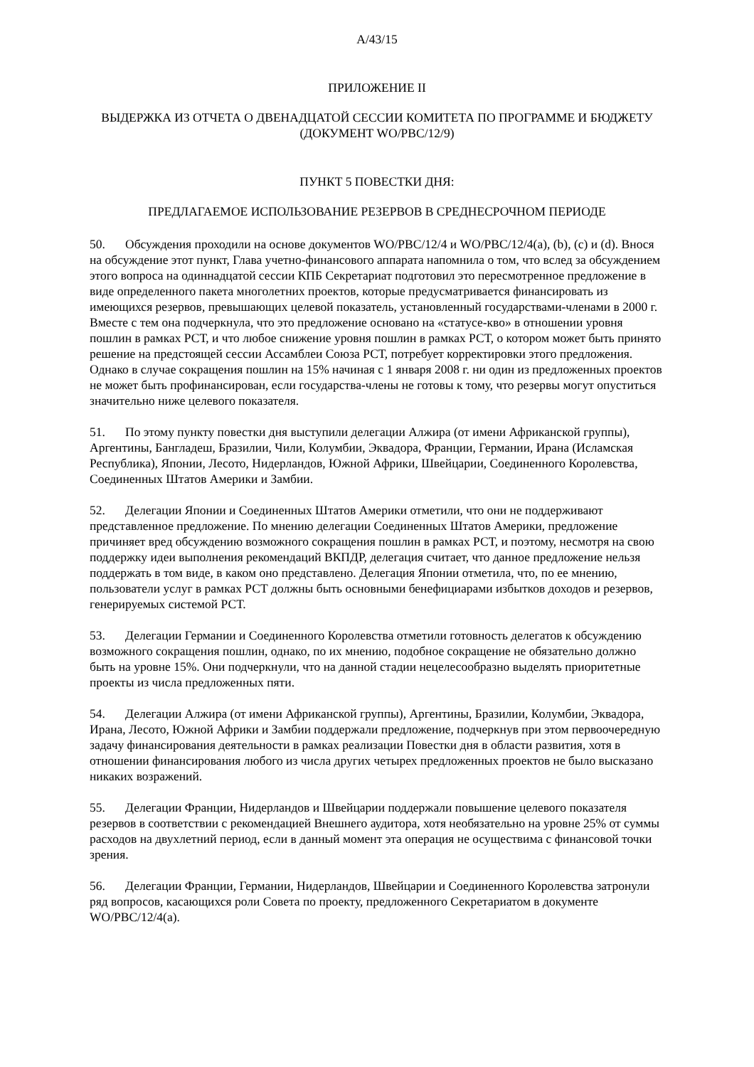A/43/15
ПРИЛОЖЕНИЕ II
ВЫДЕРЖКА ИЗ ОТЧЕТА О ДВЕНАДЦАТОЙ СЕССИИ КОМИТЕТА ПО ПРОГРАММЕ И БЮДЖЕТУ (ДОКУМЕНТ WO/PBC/12/9)
ПУНКТ 5 ПОВЕСТКИ ДНЯ:
ПРЕДЛАГАЕМОЕ ИСПОЛЬЗОВАНИЕ РЕЗЕРВОВ В СРЕДНЕСРОЧНОМ ПЕРИОДЕ
50. Обсуждения проходили на основе документов WO/PBC/12/4 и WO/PBC/12/4(a), (b), (c) и (d). Внося на обсуждение этот пункт, Глава учетно-финансового аппарата напомнила о том, что вслед за обсуждением этого вопроса на одиннадцатой сессии КПБ Секретариат подготовил это пересмотренное предложение в виде определенного пакета многолетних проектов, которые предусматривается финансировать из имеющихся резервов, превышающих целевой показатель, установленный государствами-членами в 2000 г. Вместе с тем она подчеркнула, что это предложение основано на «статусе-кво» в отношении уровня пошлин в рамках РСТ, и что любое снижение уровня пошлин в рамках РСТ, о котором может быть принято решение на предстоящей сессии Ассамблеи Союза РСТ, потребует корректировки этого предложения. Однако в случае сокращения пошлин на 15% начиная с 1 января 2008 г. ни один из предложенных проектов не может быть профинансирован, если государства-члены не готовы к тому, что резервы могут опуститься значительно ниже целевого показателя.
51. По этому пункту повестки дня выступили делегации Алжира (от имени Африканской группы), Аргентины, Бангладеш, Бразилии, Чили, Колумбии, Эквадора, Франции, Германии, Ирана (Исламская Республика), Японии, Лесото, Нидерландов, Южной Африки, Швейцарии, Соединенного Королевства, Соединенных Штатов Америки и Замбии.
52. Делегации Японии и Соединенных Штатов Америки отметили, что они не поддерживают представленное предложение. По мнению делегации Соединенных Штатов Америки, предложение причиняет вред обсуждению возможного сокращения пошлин в рамках РСТ, и поэтому, несмотря на свою поддержку идеи выполнения рекомендаций ВКПДР, делегация считает, что данное предложение нельзя поддержать в том виде, в каком оно представлено. Делегация Японии отметила, что, по ее мнению, пользователи услуг в рамках РСТ должны быть основными бенефициарами избытков доходов и резервов, генерируемых системой РСТ.
53. Делегации Германии и Соединенного Королевства отметили готовность делегатов к обсуждению возможного сокращения пошлин, однако, по их мнению, подобное сокращение не обязательно должно быть на уровне 15%. Они подчеркнули, что на данной стадии нецелесообразно выделять приоритетные проекты из числа предложенных пяти.
54. Делегации Алжира (от имени Африканской группы), Аргентины, Бразилии, Колумбии, Эквадора, Ирана, Лесото, Южной Африки и Замбии поддержали предложение, подчеркнув при этом первоочередную задачу финансирования деятельности в рамках реализации Повестки дня в области развития, хотя в отношении финансирования любого из числа других четырех предложенных проектов не было высказано никаких возражений.
55. Делегации Франции, Нидерландов и Швейцарии поддержали повышение целевого показателя резервов в соответствии с рекомендацией Внешнего аудитора, хотя необязательно на уровне 25% от суммы расходов на двухлетний период, если в данный момент эта операция не осуществима с финансовой точки зрения.
56. Делегации Франции, Германии, Нидерландов, Швейцарии и Соединенного Королевства затронули ряд вопросов, касающихся роли Совета по проекту, предложенного Секретариатом в документе WO/PBC/12/4(a).